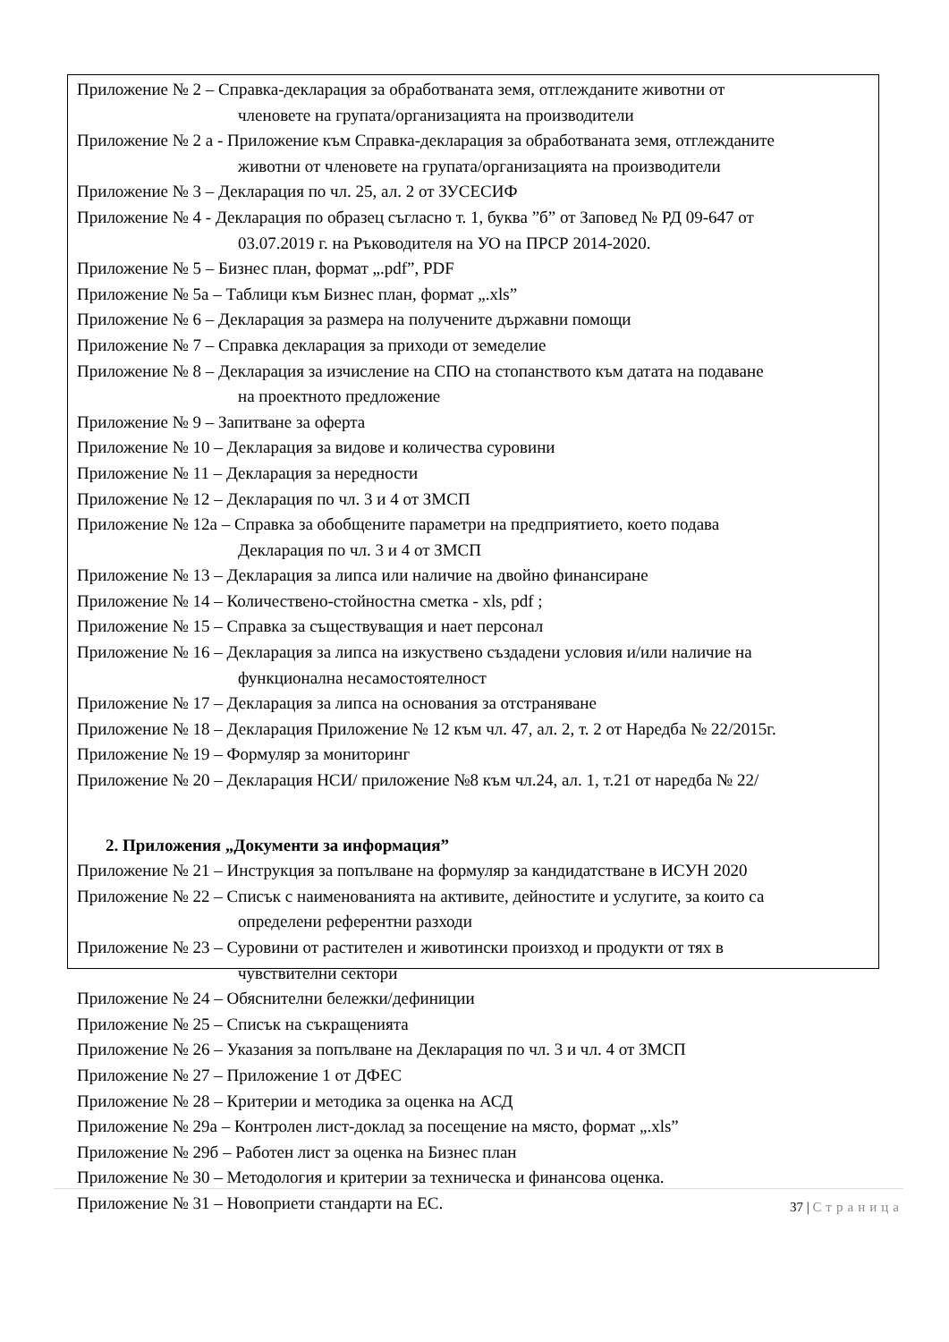Приложение № 2 – Справка-декларация за обработваната земя, отглежданите животни от
членовете на групата/организацията на производители
Приложение № 2 а - Приложение към Справка-декларация за обработваната земя, отглежданите
животни от членовете на групата/организацията на производители
Приложение № 3 – Декларация по чл. 25, ал. 2 от ЗУСЕСИФ
Приложение № 4 - Декларация по образец съгласно т. 1, буква ”б” от Заповед № РД 09-647 от
03.07.2019 г. на Ръководителя на УО на ПРСР 2014-2020.
Приложение № 5 – Бизнес план, формат „.pdf”, PDF
Приложение № 5а – Таблици към Бизнес план, формат „.xls”
Приложение № 6 – Декларация за размера на получените държавни помощи
Приложение № 7 – Справка декларация за приходи от земеделие
Приложение № 8 – Декларация за изчисление на СПО на стопанството към датата на подаване
на проектното предложение
Приложение № 9 – Запитване за оферта
Приложение № 10 – Декларация за видове и количества суровини
Приложение № 11 – Декларация за нередности
Приложение № 12 – Декларация по чл. 3 и 4 от ЗМСП
Приложение № 12а – Справка за обобщените параметри на предприятието, което подава
Декларация по чл. 3 и 4 от ЗМСП
Приложение № 13 – Декларация за липса или наличие на двойно финансиране
Приложение № 14 – Количествено-стойностна сметка - xls, pdf ;
Приложение № 15 – Справка за съществуващия и нает персонал
Приложение № 16 – Декларация за липса на изкуствено създадени условия и/или наличие на
функционална несамостоятелност
Приложение № 17 – Декларация за липса на основания за отстраняване
Приложение № 18 – Декларация Приложение № 12 към чл. 47, ал. 2, т. 2 от Наредба № 22/2015г.
Приложение № 19 – Формуляр за мониторинг
Приложение № 20 – Декларация НСИ/ приложение №8 към чл.24, ал. 1, т.21 от наредба № 22/
2. Приложения „Документи за информация”
Приложение № 21 – Инструкция за попълване на формуляр за кандидатстване в ИСУН 2020
Приложение № 22 – Списък с наименованията на активите, дейностите и услугите, за които са
определени референтни разходи
Приложение № 23 – Суровини от растителен и животински произход и продукти от тях в
чувствителни сектори
Приложение № 24 – Обяснителни бележки/дефиниции
Приложение № 25 – Списък на съкращенията
Приложение № 26 – Указания за попълване на Декларация по чл. 3 и чл. 4 от ЗМСП
Приложение № 27 – Приложение 1 от ДФЕС
Приложение № 28 – Критерии и методика за оценка на АСД
Приложение № 29а – Контролен лист-доклад за посещение на място, формат „.xls”
Приложение № 29б – Работен лист за оценка на Бизнес план
Приложение № 30 – Методология и критерии за техническа и финансова оценка.
Приложение № 31 – Новоприети стандарти на ЕС.
37 | Страница